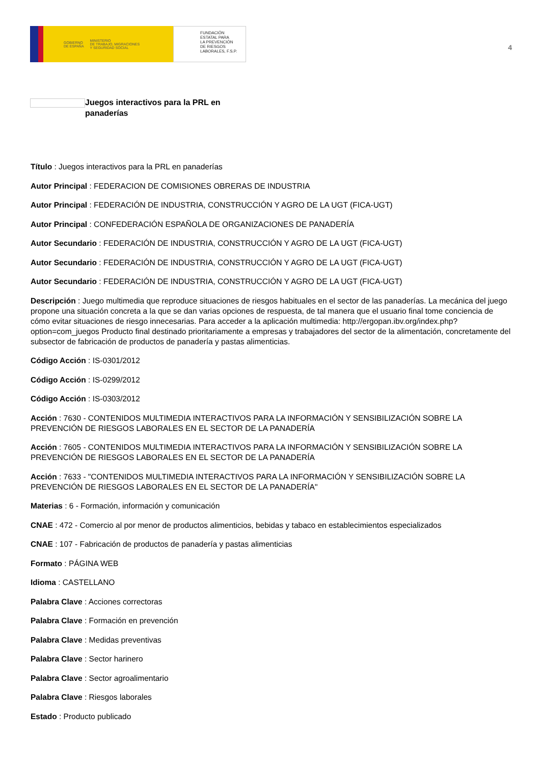GOBIERNO
DE ESPAÑA MINISTERIO
DE TRABAJO, MIGRACIONES
Y SEGURIDAD SOCIAL
FUNDACIÓN
ESTATAL PARA
LA PREVENCIÓN
DE RIESGOS
LABORALES, F.S.P.
4
Juegos interactivos para la PRL en panaderías
Título : Juegos interactivos para la PRL en panaderías
Autor Principal : FEDERACION DE COMISIONES OBRERAS DE INDUSTRIA
Autor Principal : FEDERACIÓN DE INDUSTRIA, CONSTRUCCIÓN Y AGRO DE LA UGT (FICA-UGT)
Autor Principal : CONFEDERACIÓN ESPAÑOLA DE ORGANIZACIONES DE PANADERÍA
Autor Secundario : FEDERACIÓN DE INDUSTRIA, CONSTRUCCIÓN Y AGRO DE LA UGT (FICA-UGT)
Autor Secundario : FEDERACIÓN DE INDUSTRIA, CONSTRUCCIÓN Y AGRO DE LA UGT (FICA-UGT)
Autor Secundario : FEDERACIÓN DE INDUSTRIA, CONSTRUCCIÓN Y AGRO DE LA UGT (FICA-UGT)
Descripción : Juego multimedia que reproduce situaciones de riesgos habituales en el sector de las panaderías. La mecánica del juego propone una situación concreta a la que se dan varias opciones de respuesta, de tal manera que el usuario final tome conciencia de cómo evitar situaciones de riesgo innecesarias. Para acceder a la aplicación multimedia: http://ergopan.ibv.org/index.php?option=com_juegos Producto final destinado prioritariamente a empresas y trabajadores del sector de la alimentación, concretamente del subsector de fabricación de productos de panadería y pastas alimenticias.
Código Acción : IS-0301/2012
Código Acción : IS-0299/2012
Código Acción : IS-0303/2012
Acción : 7630 - CONTENIDOS MULTIMEDIA INTERACTIVOS PARA LA INFORMACIÓN Y SENSIBILIZACIÓN SOBRE LA PREVENCIÓN DE RIESGOS LABORALES EN EL SECTOR DE LA PANADERÍA
Acción : 7605 - CONTENIDOS MULTIMEDIA INTERACTIVOS PARA LA INFORMACIÓN Y SENSIBILIZACIÓN SOBRE LA PREVENCIÓN DE RIESGOS LABORALES EN EL SECTOR DE LA PANADERÍA
Acción : 7633 - "CONTENIDOS MULTIMEDIA INTERACTIVOS PARA LA INFORMACIÓN Y SENSIBILIZACIÓN SOBRE LA PREVENCIÓN DE RIESGOS LABORALES EN EL SECTOR DE LA PANADERÍA"
Materias : 6 - Formación, información y comunicación
CNAE : 472 - Comercio al por menor de productos alimenticios, bebidas y tabaco en establecimientos especializados
CNAE : 107 - Fabricación de productos de panadería y pastas alimenticias
Formato : PÁGINA WEB
Idioma : CASTELLANO
Palabra Clave : Acciones correctoras
Palabra Clave : Formación en prevención
Palabra Clave : Medidas preventivas
Palabra Clave : Sector harinero
Palabra Clave : Sector agroalimentario
Palabra Clave : Riesgos laborales
Estado : Producto publicado